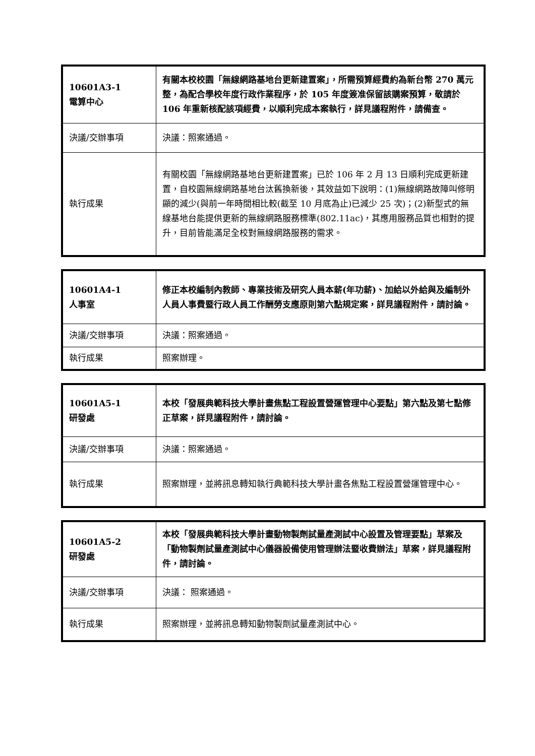| 10601A3-1 電算中心 | 有關本校校園「無線網路基地台更新建置案」，所需預算經費約為新台幣 270 萬元整，為配合學校年度行政作業程序，於 105 年度簽准保留該購案預算，敬請於 106 年重新核配該項經費，以順利完成本案執行，詳見議程附件，請備查。 |
| 決議/交辦事項 | 決議：照案通過。 |
| 執行成果 | 有關校園「無線網路基地台更新建置案」已於 106 年 2 月 13 日順利完成更新建置，自校園無線網路基地台汰舊換新後，其效益如下說明：(1)無線網路故障叫修明顯的減少(與前一年時間相比較(截至 10 月底為止)已減少 25 次)；(2)新型式的無線基地台能提供更新的無線網路服務標準(802.11ac)，其應用服務品質也相對的提升，目前皆能滿足全校對無線網路服務的需求。 |
| 10601A4-1 人事室 | 修正本校編制內教師、專業技術及研究人員本薪(年功薪)、加給以外給與及編制外人員人事費暨行政人員工作酬勞支應原則第六點規定案，詳見議程附件，請討論。 |
| 決議/交辦事項 | 決議：照案通過。 |
| 執行成果 | 照案辦理。 |
| 10601A5-1 研發處 | 本校「發展典範科技大學計畫焦點工程設置營運管理中心要點」第六點及第七點修正草案，詳見議程附件，請討論。 |
| 決議/交辦事項 | 決議：照案通過。 |
| 執行成果 | 照案辦理，並將訊息轉知執行典範科技大學計畫各焦點工程設置營運管理中心。 |
| 10601A5-2 研發處 | 本校「發展典範科技大學計畫動物製劑試量產測試中心設置及管理要點」草案及「動物製劑試量產測試中心儀器設備使用管理辦法暨收費辦法」草案，詳見議程附件，請討論。 |
| 決議/交辦事項 | 決議： 照案通過。 |
| 執行成果 | 照案辦理，並將訊息轉知動物製劑試量產測試中心。 |